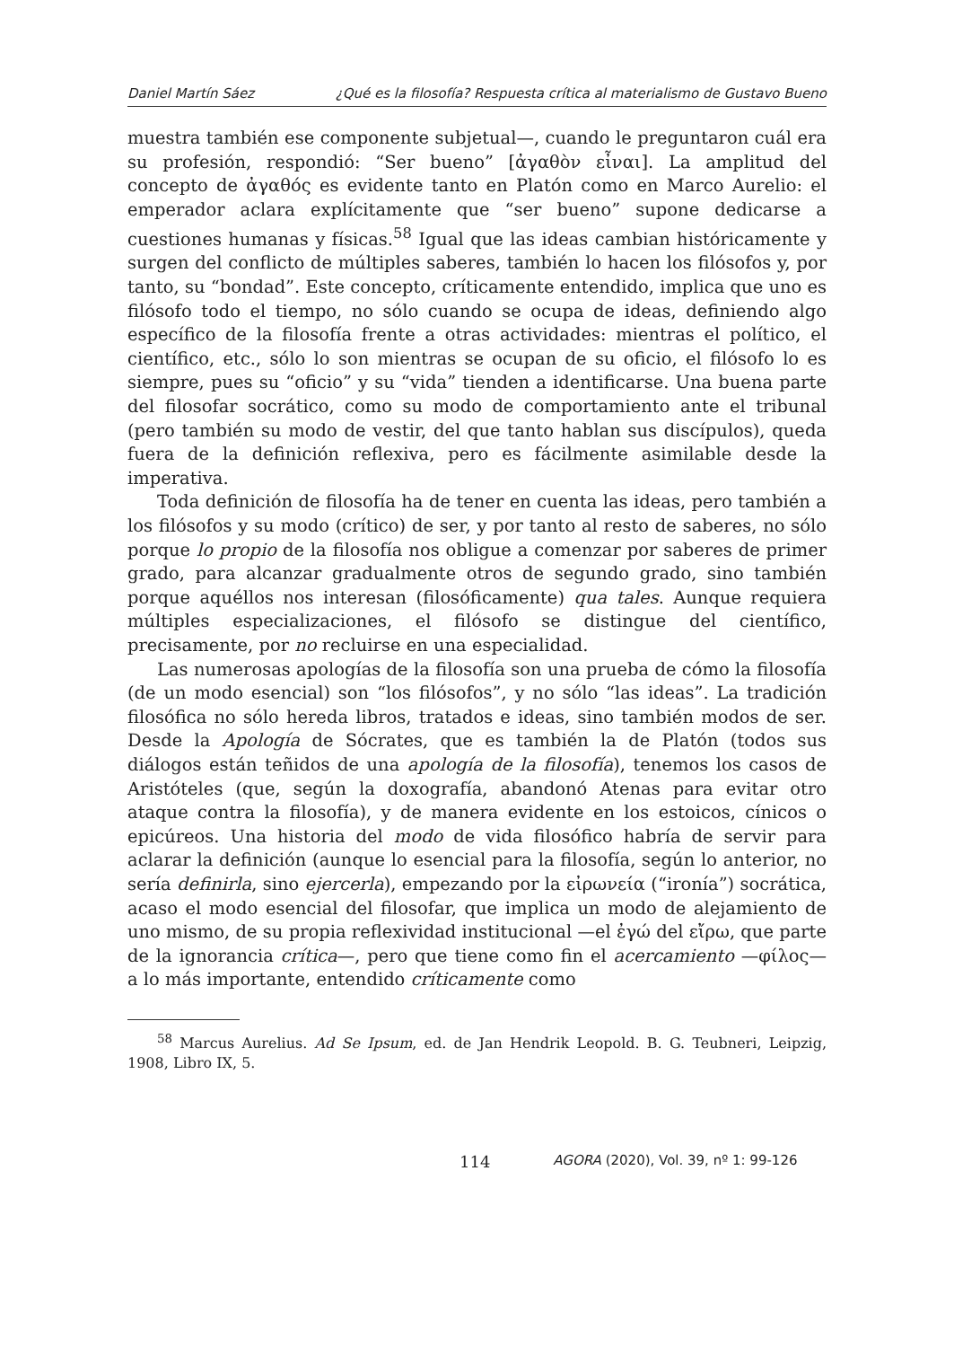Daniel Martín Sáez ¿Qué es la filosofía? Respuesta crítica al materialismo de Gustavo Bueno
muestra también ese componente subjetual—, cuando le preguntaron cuál era su profesión, respondió: “Ser bueno” [ἀγαθὸν εἶναι]. La amplitud del concepto de ἀγαθός es evidente tanto en Platón como en Marco Aurelio: el emperador aclara explícitamente que “ser bueno” supone dedicarse a cuestiones humanas y físicas.<sup>58</sup> Igual que las ideas cambian históricamente y surgen del conflicto de múltiples saberes, también lo hacen los filósofos y, por tanto, su “bondad”. Este concepto, críticamente entendido, implica que uno es filósofo todo el tiempo, no sólo cuando se ocupa de ideas, definiendo algo específico de la filosofía frente a otras actividades: mientras el político, el científico, etc., sólo lo son mientras se ocupan de su oficio, el filósofo lo es siempre, pues su “oficio” y su “vida” tienden a identificarse. Una buena parte del filosofar socrático, como su modo de comportamiento ante el tribunal (pero también su modo de vestir, del que tanto hablan sus discípulos), queda fuera de la definición reflexiva, pero es fácilmente asimilable desde la imperativa.
Toda definición de filosofía ha de tener en cuenta las ideas, pero también a los filósofos y su modo (crítico) de ser, y por tanto al resto de saberes, no sólo porque lo propio de la filosofía nos obligue a comenzar por saberes de primer grado, para alcanzar gradualmente otros de segundo grado, sino también porque aquéllos nos interesan (filosóficamente) qua tales. Aunque requiera múltiples especializaciones, el filósofo se distingue del científico, precisamente, por no recluirse en una especialidad.
Las numerosas apologías de la filosofía son una prueba de cómo la filosofía (de un modo esencial) son “los filósofos”, y no sólo “las ideas”. La tradición filosófica no sólo hereda libros, tratados e ideas, sino también modos de ser. Desde la Apología de Sócrates, que es también la de Platón (todos sus diálogos están teñidos de una apología de la filosofía), tenemos los casos de Aristóteles (que, según la doxografía, abandonó Atenas para evitar otro ataque contra la filosofía), y de manera evidente en los estoicos, cínicos o epicúreos. Una historia del modo de vida filosófico habría de servir para aclarar la definición (aunque lo esencial para la filosofía, según lo anterior, no sería definirla, sino ejercerla), empezando por la εἰρωνεία (“ironía”) socrática, acaso el modo esencial del filosofar, que implica un modo de alejamiento de uno mismo, de su propia reflexividad institucional —el ἐγώ del εἴρω, que parte de la ignorancia crítica—, pero que tiene como fin el acercamiento —φίλος— a lo más importante, entendido críticamente como
<sup>58</sup> Marcus Aurelius. Ad Se Ipsum, ed. de Jan Hendrik Leopold. B. G. Teubneri, Leipzig, 1908, Libro IX, 5.
114 AGORA (2020), Vol. 39, nº 1: 99-126